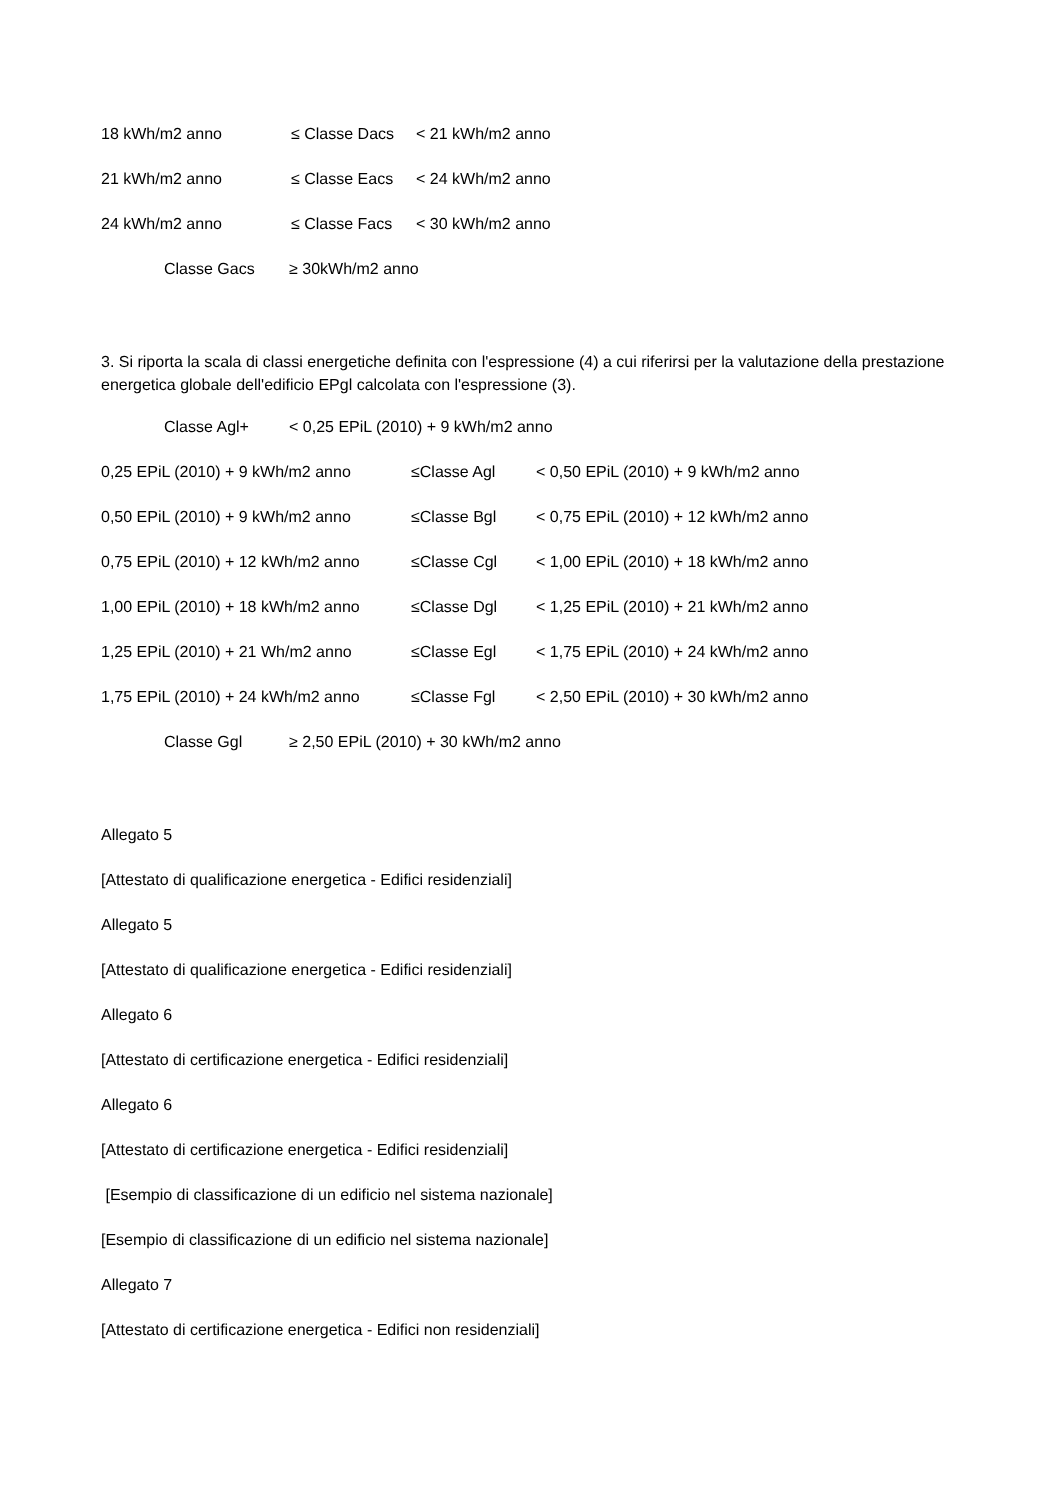18 kWh/m2 anno ≤ Classe Dacs < 21 kWh/m2 anno
21 kWh/m2 anno ≤ Classe Eacs < 24 kWh/m2 anno
24 kWh/m2 anno ≤ Classe Facs < 30 kWh/m2 anno
Classe Gacs ≥ 30kWh/m2 anno
3. Si riporta la scala di classi energetiche definita con l'espressione (4) a cui riferirsi per la valutazione della prestazione energetica globale dell'edificio EPgl calcolata con l'espressione (3).
Classe Agl+ < 0,25 EPiL (2010) + 9 kWh/m2 anno
0,25 EPiL (2010) + 9 kWh/m2 anno ≤Classe Agl < 0,50 EPiL (2010) + 9 kWh/m2 anno
0,50 EPiL (2010) + 9 kWh/m2 anno ≤Classe Bgl < 0,75 EPiL (2010) + 12 kWh/m2 anno
0,75 EPiL (2010) + 12 kWh/m2 anno ≤Classe Cgl < 1,00 EPiL (2010) + 18 kWh/m2 anno
1,00 EPiL (2010) + 18 kWh/m2 anno ≤Classe Dgl < 1,25 EPiL (2010) + 21 kWh/m2 anno
1,25 EPiL (2010) + 21 Wh/m2 anno ≤Classe Egl < 1,75 EPiL (2010) + 24 kWh/m2 anno
1,75 EPiL (2010) + 24 kWh/m2 anno ≤Classe Fgl < 2,50 EPiL (2010) + 30 kWh/m2 anno
Classe Ggl ≥ 2,50 EPiL (2010) + 30 kWh/m2 anno
Allegato 5
[Attestato di qualificazione energetica - Edifici residenziali]
Allegato 5
[Attestato di qualificazione energetica - Edifici residenziali]
Allegato 6
[Attestato di certificazione energetica - Edifici residenziali]
Allegato 6
[Attestato di certificazione energetica - Edifici residenziali]
[Esempio di classificazione di un edificio nel sistema nazionale]
[Esempio di classificazione di un edificio nel sistema nazionale]
Allegato 7
[Attestato di certificazione energetica - Edifici non residenziali]